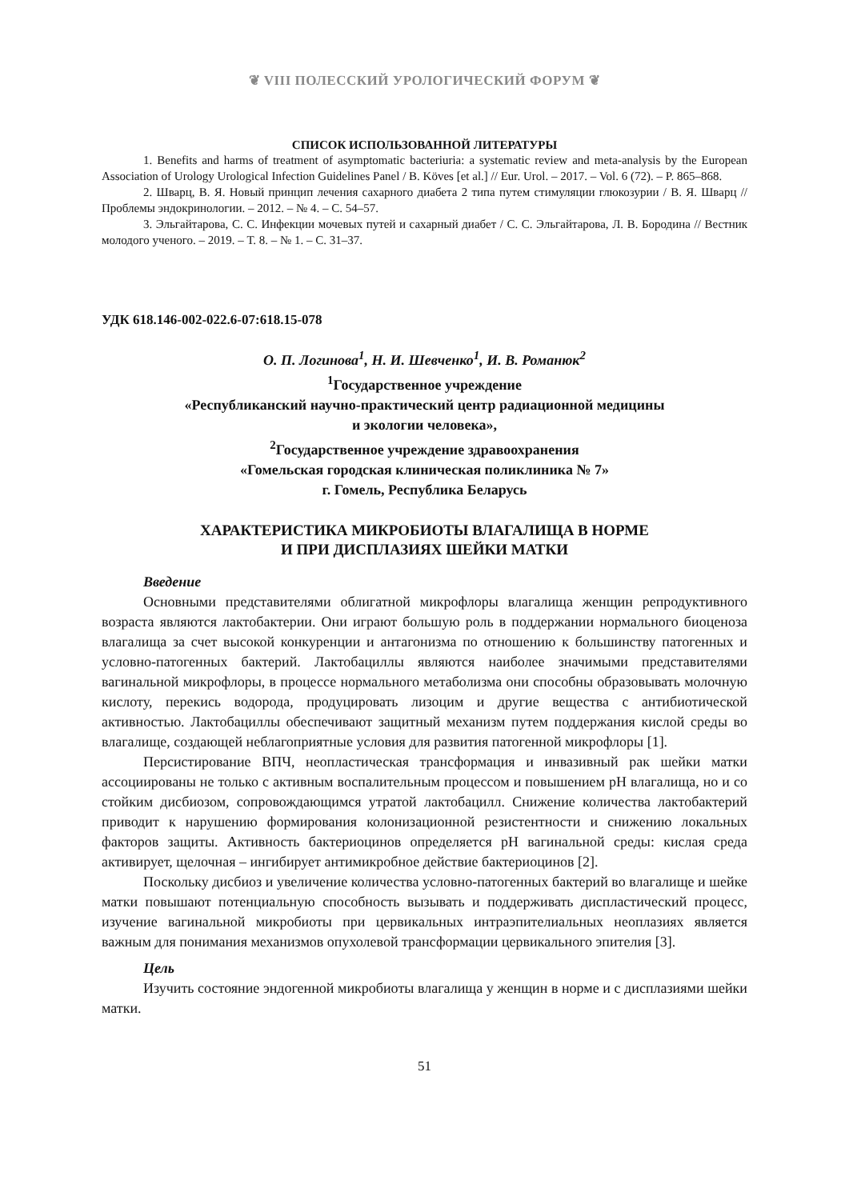❦ VIII ПОЛЕССКИЙ УРОЛОГИЧЕСКИЙ ФОРУМ ❦
СПИСОК ИСПОЛЬЗОВАННОЙ ЛИТЕРАТУРЫ
1. Benefits and harms of treatment of asymptomatic bacteriuria: a systematic review and meta-analysis by the European Association of Urology Urological Infection Guidelines Panel / B. Köves [et al.] // Eur. Urol. – 2017. – Vol. 6 (72). – P. 865–868.
2. Шварц, В. Я. Новый принцип лечения сахарного диабета 2 типа путем стимуляции глюкозурии / В. Я. Шварц // Проблемы эндокринологии. – 2012. – № 4. – С. 54–57.
3. Эльгайтарова, С. С. Инфекции мочевых путей и сахарный диабет / С. С. Эльгайтарова, Л. В. Бородина // Вестник молодого ученого. – 2019. – Т. 8. – № 1. – С. 31–37.
УДК 618.146-002-022.6-07:618.15-078
О. П. Логинова<sup>1</sup>, Н. И. Шевченко<sup>1</sup>, И. В. Романюк<sup>2</sup>
<sup>1</sup> Государственное учреждение
«Республиканский научно-практический центр радиационной медицины
и экологии человека»,
<sup>2</sup> Государственное учреждение здравоохранения
«Гомельская городская клиническая поликлиника № 7»
г. Гомель, Республика Беларусь
ХАРАКТЕРИСТИКА МИКРОБИОТЫ ВЛАГАЛИЩА В НОРМЕ
И ПРИ ДИСПЛАЗИЯХ ШЕЙКИ МАТКИ
Введение
Основными представителями облигатной микрофлоры влагалища женщин репродуктивного возраста являются лактобактерии. Они играют большую роль в поддержании нормального биоценоза влагалища за счет высокой конкуренции и антагонизма по отношению к большинству патогенных и условно-патогенных бактерий. Лактобациллы являются наиболее значимыми представителями вагинальной микрофлоры, в процессе нормального метаболизма они способны образовывать молочную кислоту, перекись водорода, продуцировать лизоцим и другие вещества с антибиотической активностью. Лактобациллы обеспечивают защитный механизм путем поддержания кислой среды во влагалище, создающей неблагоприятные условия для развития патогенной микрофлоры [1].
Персистирование ВПЧ, неопластическая трансформация и инвазивный рак шейки матки ассоциированы не только с активным воспалительным процессом и повышением pH влагалища, но и со стойким дисбиозом, сопровождающимся утратой лактобацилл. Снижение количества лактобактерий приводит к нарушению формирования колонизационной резистентности и снижению локальных факторов защиты. Активность бактериоцинов определяется pH вагинальной среды: кислая среда активирует, щелочная – ингибирует антимикробное действие бактериоцинов [2].
Поскольку дисбиоз и увеличение количества условно-патогенных бактерий во влагалище и шейке матки повышают потенциальную способность вызывать и поддерживать диспластический процесс, изучение вагинальной микробиоты при цервикальных интраэпителиальных неоплазиях является важным для понимания механизмов опухолевой трансформации цервикального эпителия [3].
Цель
Изучить состояние эндогенной микробиоты влагалища у женщин в норме и с дисплазиями шейки матки.
51